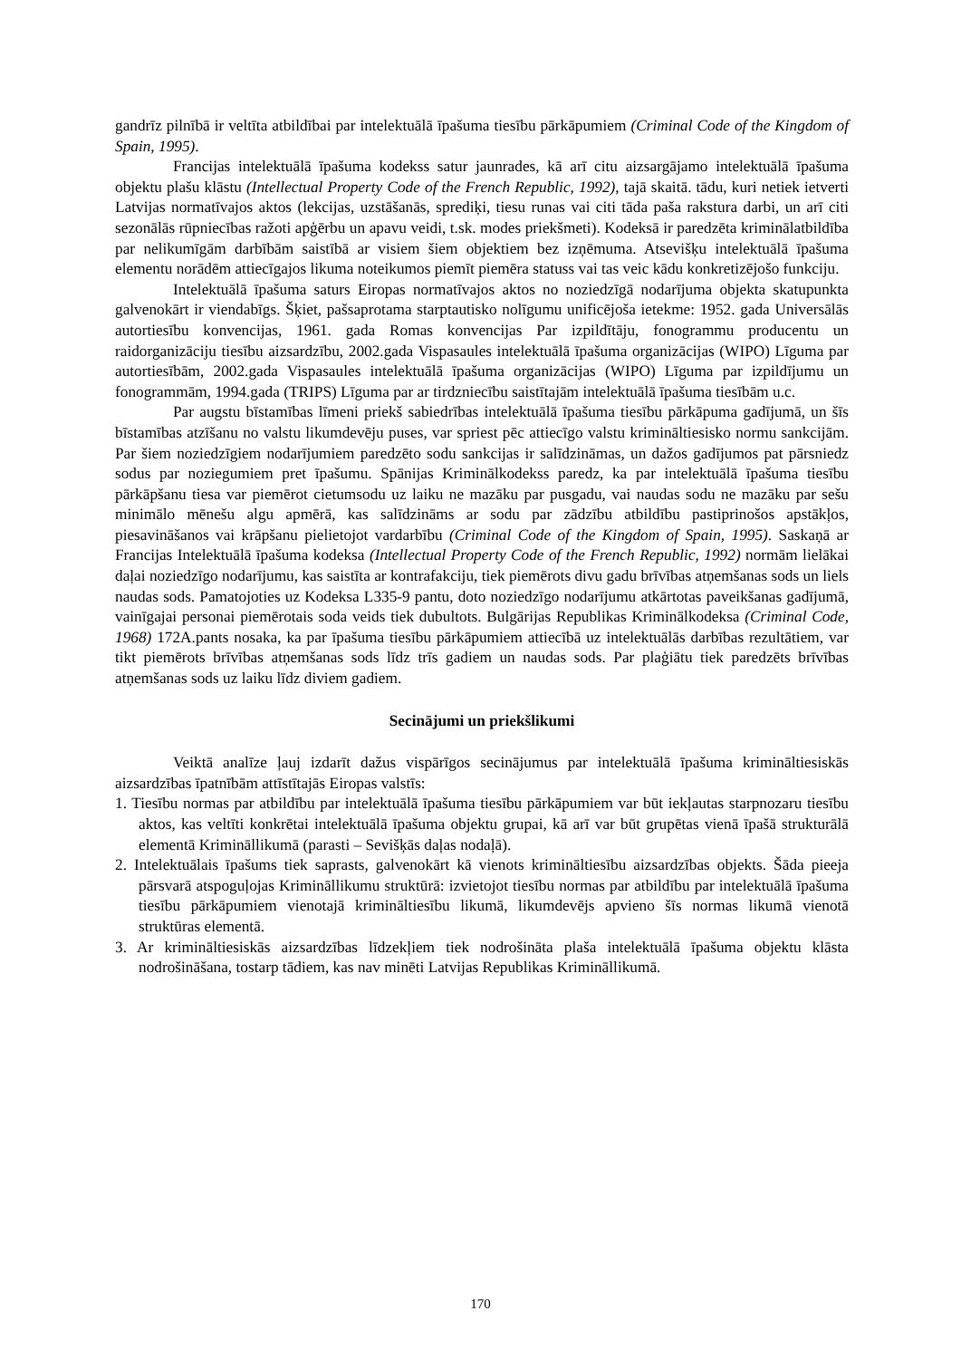gandrīz pilnībā ir veltīta atbildībai par intelektuālā īpašuma tiesību pārkāpumiem (Criminal Code of the Kingdom of Spain, 1995).
Francijas intelektuālā īpašuma kodekss satur jaunrades, kā arī citu aizsargājamo intelektuālā īpašuma objektu plašu klāstu (Intellectual Property Code of the French Republic, 1992), tajā skaitā. tādu, kuri netiek ietverti Latvijas normatīvajos aktos (lekcijas, uzstāšanās, sprediķi, tiesu runas vai citi tāda paša rakstura darbi, un arī citi sezonālās rūpniecības ražoti apģērbu un apavu veidi, t.sk. modes priekšmeti). Kodeksā ir paredzēta kriminālatbildība par nelikumīgām darbībām saistībā ar visiem šiem objektiem bez izņēmuma. Atsevišķu intelektuālā īpašuma elementu norādēm attiecīgajos likuma noteikumos piemīt piemēra statuss vai tas veic kādu konkretizējošo funkciju.
Intelektuālā īpašuma saturs Eiropas normatīvajos aktos no noziedzīgā nodarījuma objekta skatupunkta galvenokārt ir viendabīgs. Šķiet, pašsaprotama starptautisko nolīgumu unificējoša ietekme: 1952. gada Universālās autortiesību konvencijas, 1961. gada Romas konvencijas Par izpildītāju, fonogrammu producentu un raidorganizāciju tiesību aizsardzību, 2002.gada Vispasaules intelektuālā īpašuma organizācijas (WIPO) Līguma par autortiesībām, 2002.gada Vispasaules intelektuālā īpašuma organizācijas (WIPO) Līguma par izpildījumu un fonogrammām, 1994.gada (TRIPS) Līguma par ar tirdzniecību saistītajām intelektuālā īpašuma tiesībām u.c.
Par augstu bīstamības līmeni priekš sabiedrības intelektuālā īpašuma tiesību pārkāpuma gadījumā, un šīs bīstamības atzīšanu no valstu likumdevēju puses, var spriest pēc attiecīgo valstu krimināltiesisko normu sankcijām. Par šiem noziedzīgiem nodarījumiem paredzēto sodu sankcijas ir salīdzināmas, un dažos gadījumos pat pārsniedz sodus par noziegumiem pret īpašumu. Spānijas Kriminālkodekss paredz, ka par intelektuālā īpašuma tiesību pārkāpšanu tiesa var piemērot cietumsodu uz laiku ne mazāku par pusgadu, vai naudas sodu ne mazāku par sešu minimālo mēnešu algu apmērā, kas salīdzināms ar sodu par zādzību atbildību pastiprinošos apstākļos, piesavināšanos vai krāpšanu pielietojot vardarbību (Criminal Code of the Kingdom of Spain, 1995). Saskaņā ar Francijas Intelektuālā īpašuma kodeksa (Intellectual Property Code of the French Republic, 1992) normām lielākai daļai noziedzīgo nodarījumu, kas saistīta ar kontrafakciju, tiek piemērots divu gadu brīvības atņemšanas sods un liels naudas sods. Pamatojoties uz Kodeksa L335-9 pantu, doto noziedzīgo nodarījumu atkārtotas paveikšanas gadījumā, vainīgajai personai piemērotais soda veids tiek dubultots. Bulgārijas Republikas Kriminālkodeksa (Criminal Code, 1968) 172A.pants nosaka, ka par īpašuma tiesību pārkāpumiem attiecībā uz intelektuālās darbības rezultātiem, var tikt piemērots brīvības atņemšanas sods līdz trīs gadiem un naudas sods. Par plaģiātu tiek paredzēts brīvības atņemšanas sods uz laiku līdz diviem gadiem.
Secinājumi un priekšlikumi
Veiktā analīze ļauj izdarīt dažus vispārīgos secinājumus par intelektuālā īpašuma krimināltiesiskās aizsardzības īpatnībām attīstītajās Eiropas valstīs:
1. Tiesību normas par atbildību par intelektuālā īpašuma tiesību pārkāpumiem var būt iekļautas starpnozaru tiesību aktos, kas veltīti konkrētai intelektuālā īpašuma objektu grupai, kā arī var būt grupētas vienā īpašā strukturālā elementā Krimināllikumā (parasti – Sevišķās daļas nodaļā).
2. Intelektuālais īpašums tiek saprasts, galvenokārt kā vienots krimināltiesību aizsardzības objekts. Šāda pieeja pārsvarā atspoguļojas Krimināllikumu struktūrā: izvietojot tiesību normas par atbildību par intelektuālā īpašuma tiesību pārkāpumiem vienotajā krimināltiesību likumā, likumdevējs apvieno šīs normas likumā vienotā struktūras elementā.
3. Ar krimināltiesiskās aizsardzības līdzekļiem tiek nodrošināta plaša intelektuālā īpašuma objektu klāsta nodrošināšana, tostarp tādiem, kas nav minēti Latvijas Republikas Krimināllikumā.
170